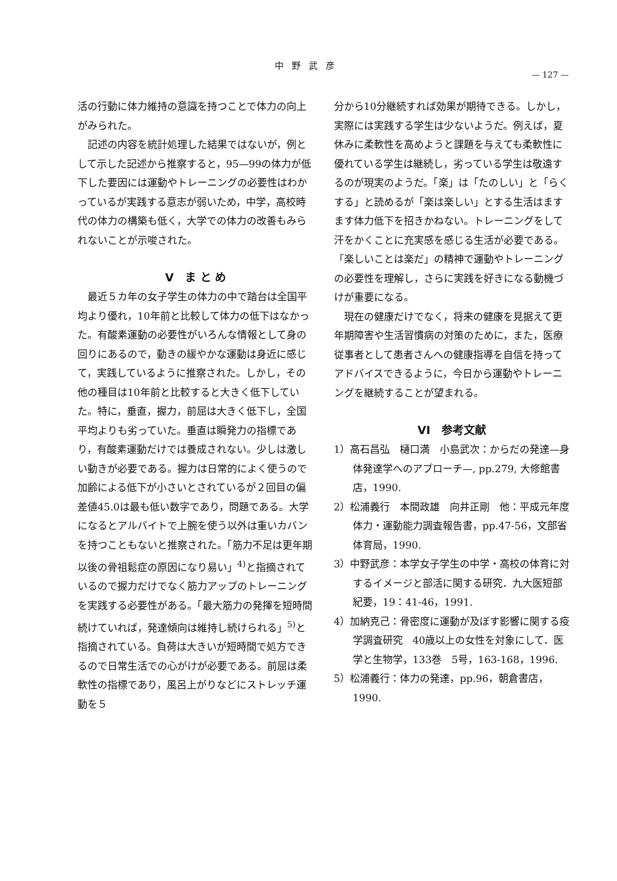中野武彦
— 127 —
活の行動に体力維持の意識を持つことで体力の向上がみられた。
記述の内容を統計処理した結果ではないが，例として示した記述から推察すると，95—99の体力が低下した要因には運動やトレーニングの必要性はわかっているが実践する意志が弱いため，中学，高校時代の体力の構築も低く，大学での体力の改善もみられないことが示唆された。
V　ま と め
最近５カ年の女子学生の体力の中で踏台は全国平均より優れ，10年前と比較して体力の低下はなかった。有酸素運動の必要性がいろんな情報として身の回りにあるので，動きの緩やかな運動は身近に感じて，実践しているように推察された。しかし，その他の種目は10年前と比較すると大きく低下していた。特に，垂直，握力，前屈は大きく低下し，全国平均よりも劣っていた。垂直は瞬発力の指標であり，有酸素運動だけでは養成されない。少しは激しい動きが必要である。握力は日常的によく使うので加齢による低下が小さいとされているが２回目の偏差値45.0は最も低い数字であり，問題である。大学になるとアルバイトで上腕を使う以外は重いカバンを持つこともないと推察された。「筋力不足は更年期以後の骨祖鬆症の原因になり易い」<sup>4)</sup>と指摘されているので握力だけでなく筋力アップのトレーニングを実践する必要性がある。「最大筋力の発揮を短時間続けていれば，発達傾向は維持し続けられる」<sup>5)</sup>と指摘されている。負荷は大きいが短時間で処方できるので日常生活での心がけが必要である。前屈は柔軟性の指標であり，風呂上がりなどにストレッチ運動を５
分から10分継続すれば効果が期待できる。しかし，実際には実践する学生は少ないようだ。例えば，夏休みに柔軟性を高めようと課題を与えても柔軟性に優れている学生は継続し，劣っている学生は敬遠するのが現実のようだ。「楽」は「たのしい」と「らくする」と読めるが「楽は楽しい」とする生活はますます体力低下を招きかねない。トレーニングをして汗をかくことに充実感を感じる生活が必要である。「楽しいことは楽だ」の精神で運動やトレーニングの必要性を理解し，さらに実践を好きになる動機づけが重要になる。
現在の健康だけでなく，将来の健康を見据えて更年期障害や生活習慣病の対策のために，また，医療従事者として患者さんへの健康指導を自信を持ってアドバイスできるように，今日から運動やトレーニングを継続することが望まれる。
VI　参考文献
1）高石昌弘　樋口満　小島武次：からだの発達—身体発達学へのアプローチ—, pp.279, 大修館書店，1990.
2）松浦義行　本間政雄　向井正剛　他：平成元年度　体力・運動能力調査報告書，pp.47-56，文部省体育局，1990.
3）中野武彦：本学女子学生の中学・高校の体育に対するイメージと部活に関する研究．九大医短部紀要，19：41-46，1991.
4）加納克己：骨密度に運動が及ぼす影響に関する疫学調査研究　40歳以上の女性を対象にして．医学と生物学，133巻　5号，163-168，1996.
5）松浦義行：体力の発達，pp.96，朝倉書店，1990.